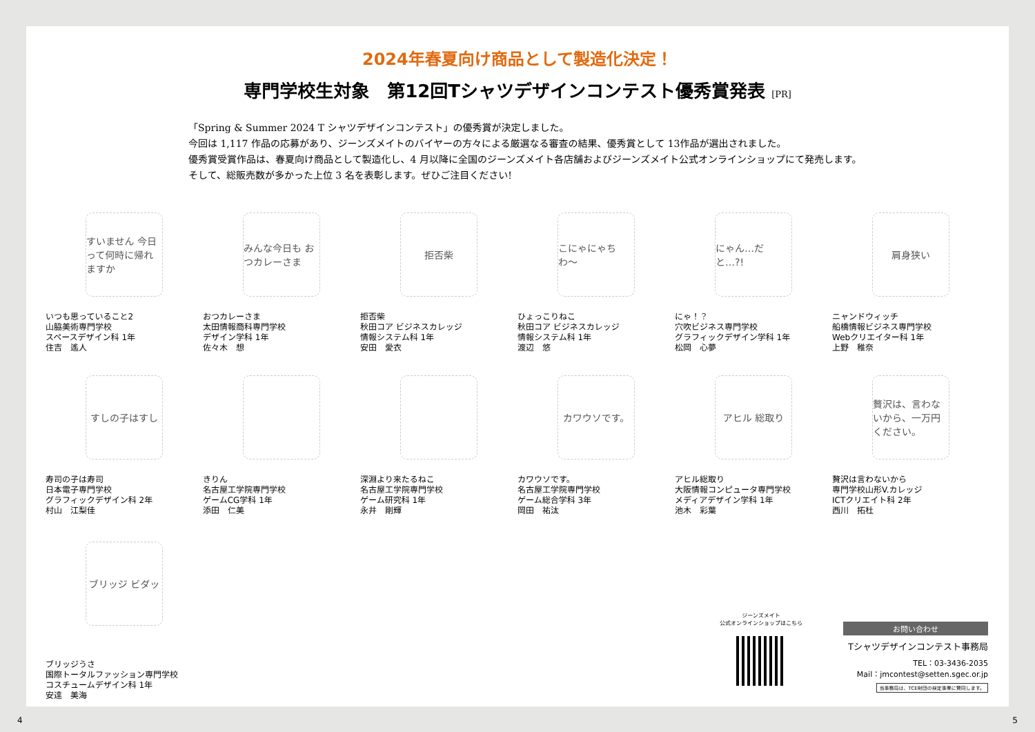2024年春夏向け商品として製造化決定！
専門学校生対象　第12回Tシャツデザインコンテスト優秀賞発表 [PR]
「Spring & Summer 2024 T シャツデザインコンテスト」の優秀賞が決定しました。
今回は 1,117 作品の応募があり、ジーンズメイトのバイヤーの方々による厳選なる審査の結果、優秀賞として 13作品が選出されました。
優秀賞受賞作品は、春夏向け商品として製造化し、4 月以降に全国のジーンズメイト各店舗およびジーンズメイト公式オンラインショップにて発売します。
そして、総販売数が多かった上位 3 名を表彰します。ぜひご注目ください!
すいません 今日って何時に帰れますか
いつも思っていること2
山脇美術専門学校
スペースデザイン科 1年
住吉　遙人
みんな今日も おつカレーさま
おつカレーさま
太田情報商科専門学校
デザイン学科 1年
佐々木　想
拒否柴
拒否柴
秋田コア ビジネスカレッジ
情報システム科 1年
安田　愛衣
こにゃにゃちわ〜
ひょっこりねこ
秋田コア ビジネスカレッジ
情報システム科 1年
渡辺　悠
にゃん…だと…?!
にゃ！？
穴吹ビジネス専門学校
グラフィックデザイン学科 1年
松岡　心夢
肩身狭い
ニャンドウィッチ
船橋情報ビジネス専門学校
Webクリエイター科 1年
上野　稚奈
すしの子はすし
寿司の子は寿司
日本電子専門学校
グラフィックデザイン科 2年
村山　江梨佳
きりん
名古屋工学院専門学校
ゲームCG学科 1年
添田　仁美
深淵より来たるねこ
名古屋工学院専門学校
ゲーム研究科 1年
永井　剛輝
カワウソです。
カワウソです。
名古屋工学院専門学校
ゲーム総合学科 3年
岡田　祐汰
アヒル 総取り
アヒル総取り
大阪情報コンピュータ専門学校
メディアデザイン学科 1年
池木　彩葉
贅沢は、言わないから、一万円ください。
贅沢は言わないから
専門学校山形V.カレッジ
ICTクリエイト科 2年
西川　拓杜
ブリッジ ビダッ
ブリッジうさ
国際トータルファッション専門学校
コスチュームデザイン科 1年
安達　美海
ジーンズメイト
公式オンラインショップはこちら
お問い合わせ
Tシャツデザインコンテスト事務局
TEL：03-3436-2035
Mail：jmcontest@setten.sgec.or.jp
当事務局は、TCE財団の検定事業に賛同します。
4 5